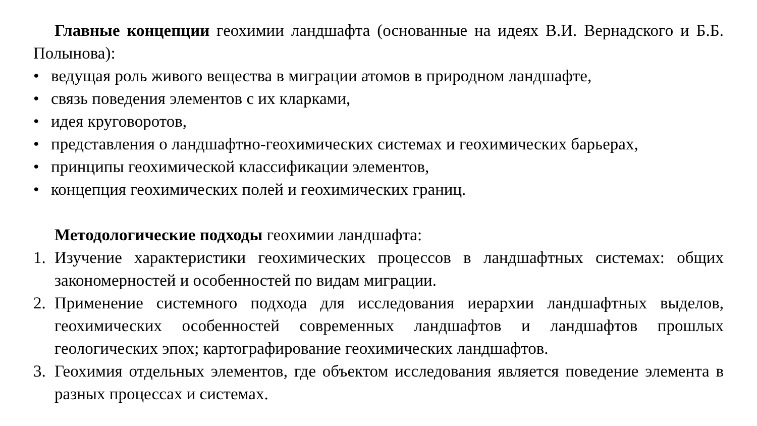Главные концепции геохимии ландшафта (основанные на идеях В.И. Вернадского и Б.Б. Полынова):
• ведущая роль живого вещества в миграции атомов в природном ландшафте,
• связь поведения элементов с их кларками,
• идея круговоротов,
• представления о ландшафтно-геохимических системах и геохимических барьерах,
• принципы геохимической классификации элементов,
• концепция геохимических полей и геохимических границ.
Методологические подходы геохимии ландшафта:
1. Изучение характеристики геохимических процессов в ландшафтных системах: общих закономерностей и особенностей по видам миграции.
2. Применение системного подхода для исследования иерархии ландшафтных выделов, геохимических особенностей современных ландшафтов и ландшафтов прошлых геологических эпох; картографирование геохимических ландшафтов.
3. Геохимия отдельных элементов, где объектом исследования является поведение элемента в разных процессах и системах.